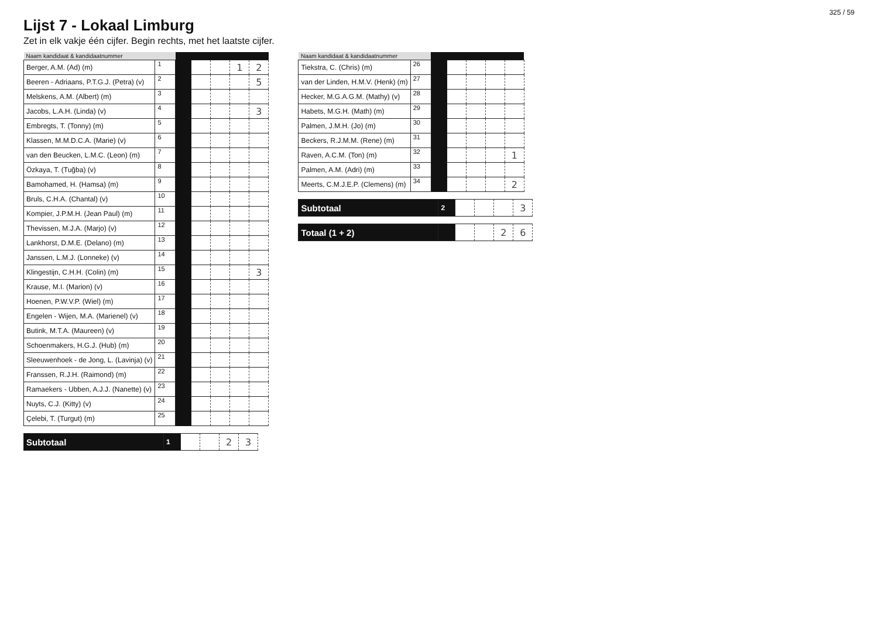325 / 59
Lijst 7 - Lokaal Limburg
Zet in elk vakje één cijfer. Begin rechts, met het laatste cijfer.
| Naam kandidaat & kandidaatnummer | | | | | | |
| --- | --- | --- | --- | --- | --- | --- |
| Berger, A.M. (Ad) (m) | 1 | | | | 1 | 2 |
| Beeren - Adriaans, P.T.G.J. (Petra) (v) | 2 | | | | | 5 |
| Melskens, A.M. (Albert) (m) | 3 | | | | | |
| Jacobs, L.A.H. (Linda) (v) | 4 | | | | | 3 |
| Embregts, T. (Tonny) (m) | 5 | | | | | |
| Klassen, M.M.D.C.A. (Marie) (v) | 6 | | | | | |
| van den Beucken, L.M.C. (Leon) (m) | 7 | | | | | |
| Özkaya, T. (Tuğba) (v) | 8 | | | | | |
| Bamohamed, H. (Hamsa) (m) | 9 | | | | | |
| Bruls, C.H.A. (Chantal) (v) | 10 | | | | | |
| Kompier, J.P.M.H. (Jean Paul) (m) | 11 | | | | | |
| Thevissen, M.J.A. (Marjo) (v) | 12 | | | | | |
| Lankhorst, D.M.E. (Delano) (m) | 13 | | | | | |
| Janssen, L.M.J. (Lonneke) (v) | 14 | | | | | |
| Klingestijn, C.H.H. (Colin) (m) | 15 | | | | | 3 |
| Krause, M.I. (Marion) (v) | 16 | | | | | |
| Hoenen, P.W.V.P. (Wiel) (m) | 17 | | | | | |
| Engelen - Wijen, M.A. (Marienel) (v) | 18 | | | | | |
| Butink, M.T.A. (Maureen) (v) | 19 | | | | | |
| Schoenmakers, H.G.J. (Hub) (m) | 20 | | | | | |
| Sleeuwenhoek - de Jong, L. (Lavinja) (v) | 21 | | | | | |
| Franssen, R.J.H. (Raimond) (m) | 22 | | | | | |
| Ramaekers - Ubben, A.J.J. (Nanette) (v) | 23 | | | | | |
| Nuyts, C.J. (Kitty) (v) | 24 | | | | | |
| Çelebi, T. (Turgut) (m) | 25 | | | | | |
| Subtotaal | 1 | | | 2 | 3 |
| Naam kandidaat & kandidaatnummer | | | | | | |
| --- | --- | --- | --- | --- | --- | --- |
| Tiekstra, C. (Chris) (m) | 26 | | | | | |
| van der Linden, H.M.V. (Henk) (m) | 27 | | | | | |
| Hecker, M.G.A.G.M. (Mathy) (v) | 28 | | | | | |
| Habets, M.G.H. (Math) (m) | 29 | | | | | |
| Palmen, J.M.H. (Jo) (m) | 30 | | | | | |
| Beckers, R.J.M.M. (Rene) (m) | 31 | | | | | |
| Raven, A.C.M. (Ton) (m) | 32 | | | | | 1 |
| Palmen, A.M. (Adri) (m) | 33 | | | | | |
| Meerts, C.M.J.E.P. (Clemens) (m) | 34 | | | | | 2 |
| Subtotaal | 2 | | | | 3 |
| Totaal (1 + 2) | | | | 2 | 6 |